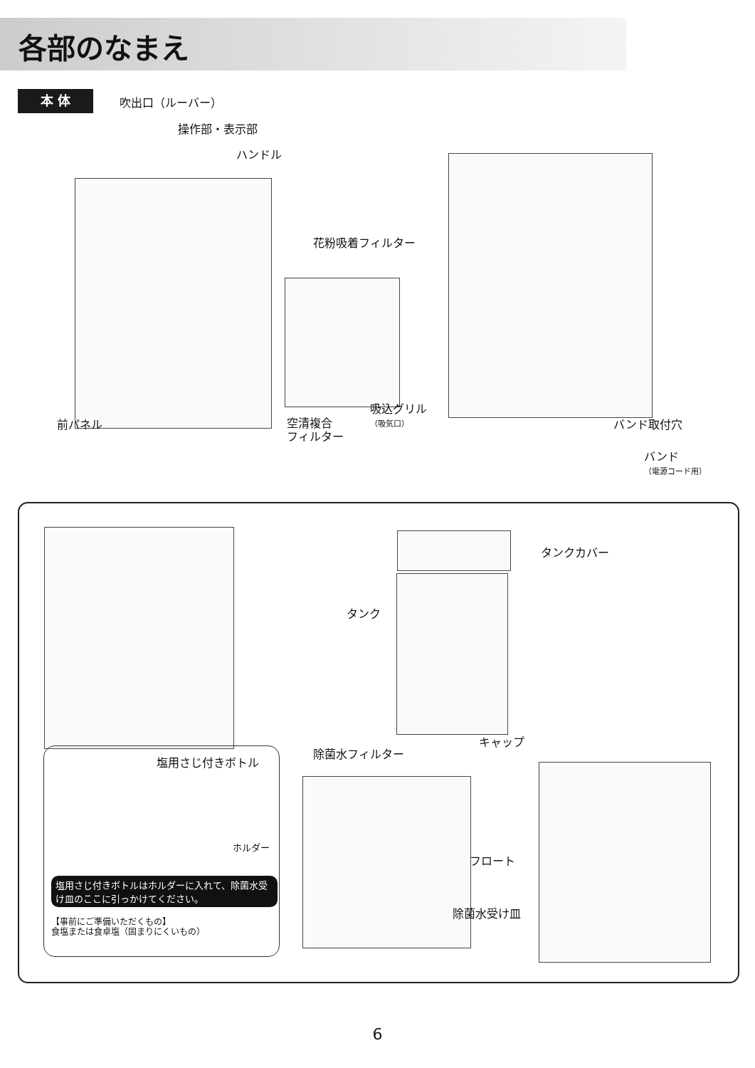各部のなまえ
本 体 吹出口（ルーバー）
操作部・表示部
ハンドル
花粉吸着フィルター
前パネル
空清複合
フィルター
吸込グリル
（吸気口）
バンド取付穴
バンド
（電源コード用）
タンクカバー
タンク
キャップ
除菌水フィルター
フロート
除菌水受け皿
塩用さじ付きボトル
ホルダー
塩用さじ付きボトルはホルダーに入れて、除菌水受け皿のここに引っかけてください。
【事前にご準備いただくもの】
食塩または食卓塩（固まりにくいもの）
6